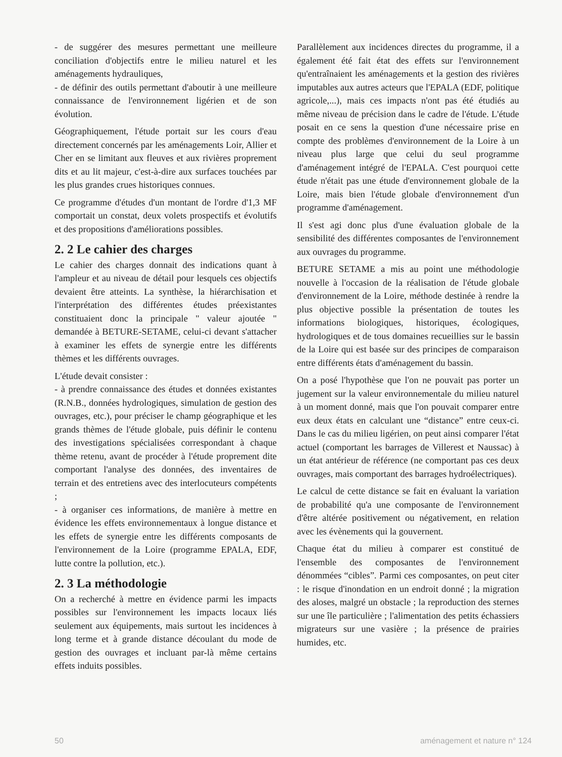- de suggérer des mesures permettant une meilleure conciliation d'objectifs entre le milieu naturel et les aménagements hydrauliques,
- de définir des outils permettant d'aboutir à une meilleure connaissance de l'environnement ligérien et de son évolution.
Géographiquement, l'étude portait sur les cours d'eau directement concernés par les aménagements Loir, Allier et Cher en se limitant aux fleuves et aux rivières proprement dits et au lit majeur, c'est-à-dire aux surfaces touchées par les plus grandes crues historiques connues.
Ce programme d'études d'un montant de l'ordre d'1,3 MF comportait un constat, deux volets prospectifs et évolutifs et des propositions d'améliorations possibles.
2. 2 Le cahier des charges
Le cahier des charges donnait des indications quant à l'ampleur et au niveau de détail pour lesquels ces objectifs devaient être atteints. La synthèse, la hiérarchisation et l'interprétation des différentes études préexistantes constituaient donc la principale " valeur ajoutée " demandée à BETURE-SETAME, celui-ci devant s'attacher à examiner les effets de synergie entre les différents thèmes et les différents ouvrages.
L'étude devait consister :
- à prendre connaissance des études et données existantes (R.N.B., données hydrologiques, simulation de gestion des ouvrages, etc.), pour préciser le champ géographique et les grands thèmes de l'étude globale, puis définir le contenu des investigations spécialisées correspondant à chaque thème retenu, avant de procéder à l'étude proprement dite comportant l'analyse des données, des inventaires de terrain et des entretiens avec des interlocuteurs compétents ;
- à organiser ces informations, de manière à mettre en évidence les effets environnementaux à longue distance et les effets de synergie entre les différents composants de l'environnement de la Loire (programme EPALA, EDF, lutte contre la pollution, etc.).
2. 3 La méthodologie
On a recherché à mettre en évidence parmi les impacts possibles sur l'environnement les impacts locaux liés seulement aux équipements, mais surtout les incidences à long terme et à grande distance découlant du mode de gestion des ouvrages et incluant par-là même certains effets induits possibles.
Parallèlement aux incidences directes du programme, il a également été fait état des effets sur l'environnement qu'entraînaient les aménagements et la gestion des rivières imputables aux autres acteurs que l'EPALA (EDF, politique agricole,...), mais ces impacts n'ont pas été étudiés au même niveau de précision dans le cadre de l'étude. L'étude posait en ce sens la question d'une nécessaire prise en compte des problèmes d'environnement de la Loire à un niveau plus large que celui du seul programme d'aménagement intégré de l'EPALA. C'est pourquoi cette étude n'était pas une étude d'environnement globale de la Loire, mais bien l'étude globale d'environnement d'un programme d'aménagement.
Il s'est agi donc plus d'une évaluation globale de la sensibilité des différentes composantes de l'environnement aux ouvrages du programme.
BETURE SETAME a mis au point une méthodologie nouvelle à l'occasion de la réalisation de l'étude globale d'environnement de la Loire, méthode destinée à rendre la plus objective possible la présentation de toutes les informations biologiques, historiques, écologiques, hydrologiques et de tous domaines recueillies sur le bassin de la Loire qui est basée sur des principes de comparaison entre différents états d'aménagement du bassin.
On a posé l'hypothèse que l'on ne pouvait pas porter un jugement sur la valeur environnementale du milieu naturel à un moment donné, mais que l'on pouvait comparer entre eux deux états en calculant une “distance” entre ceux-ci. Dans le cas du milieu ligérien, on peut ainsi comparer l'état actuel (comportant les barrages de Villerest et Naussac) à un état antérieur de référence (ne comportant pas ces deux ouvrages, mais comportant des barrages hydroélectriques).
Le calcul de cette distance se fait en évaluant la variation de probabilité qu'a une composante de l'environnement d'être altérée positivement ou négativement, en relation avec les évènements qui la gouvernent.
Chaque état du milieu à comparer est constitué de l'ensemble des composantes de l'environnement dénommées “cibles”. Parmi ces composantes, on peut citer : le risque d'inondation en un endroit donné ; la migration des aloses, malgré un obstacle ; la reproduction des sternes sur une île particulière ; l'alimentation des petits échassiers migrateurs sur une vasière ; la présence de prairies humides, etc.
50 aménagement et nature n° 124